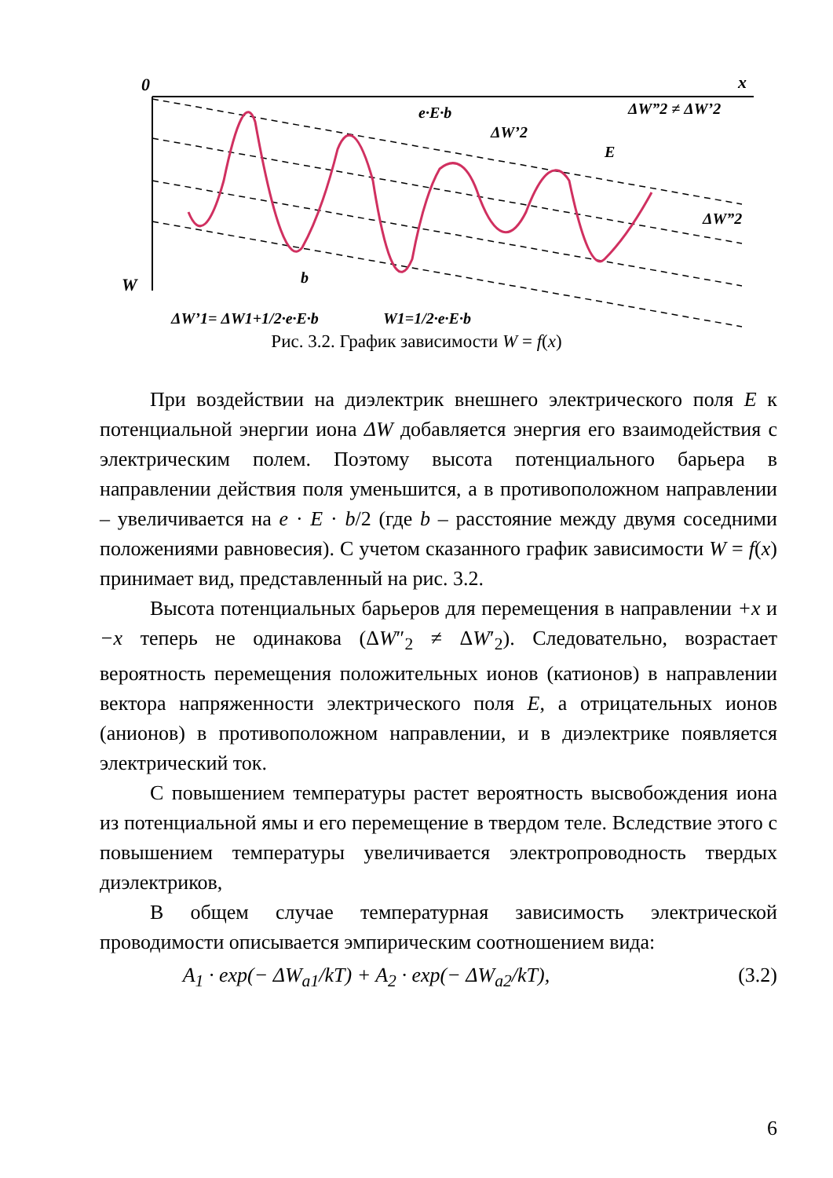0
x
W
e·E·b
ΔW”2 ≠ ΔW’2
ΔW’2
E
ΔW”2
b
ΔW’1= ΔW1+1/2·e·E·b
W1=1/2·e·E·b
Рис. 3.2. График зависимости W = f(x)
При воздействии на диэлектрик внешнего электрического поля E к потенциальной энергии иона ΔW добавляется энергия его взаимодействия с электрическим полем. Поэтому высота потенциального барьера в направлении действия поля уменьшится, а в противоположном направлении – увеличивается на e · E · b/2 (где b – расстояние между двумя соседними положениями равновесия). С учетом сказанного график зависимости W = f(x) принимает вид, представленный на рис. 3.2.
Высота потенциальных барьеров для перемещения в направлении +x и −x теперь не одинакова (ΔW″<sub>2</sub> ≠ ΔW′<sub>2</sub>). Следовательно, возрастает вероятность перемещения положительных ионов (катионов) в направлении вектора напряженности электрического поля E, а отрицательных ионов (анионов) в противоположном направлении, и в диэлектрике появляется электрический ток.
С повышением температуры растет вероятность высвобождения иона из потенциальной ямы и его перемещение в твердом теле. Вследствие этого с повышением температуры увеличивается электропроводность твердых диэлектриков,
В общем случае температурная зависимость электрической проводимости описывается эмпирическим соотношением вида:
A<sub>1</sub> · exp(− ΔW<sub>a1</sub>/kT) + A<sub>2</sub> · exp(− ΔW<sub>a2</sub>/kT), (3.2)
6